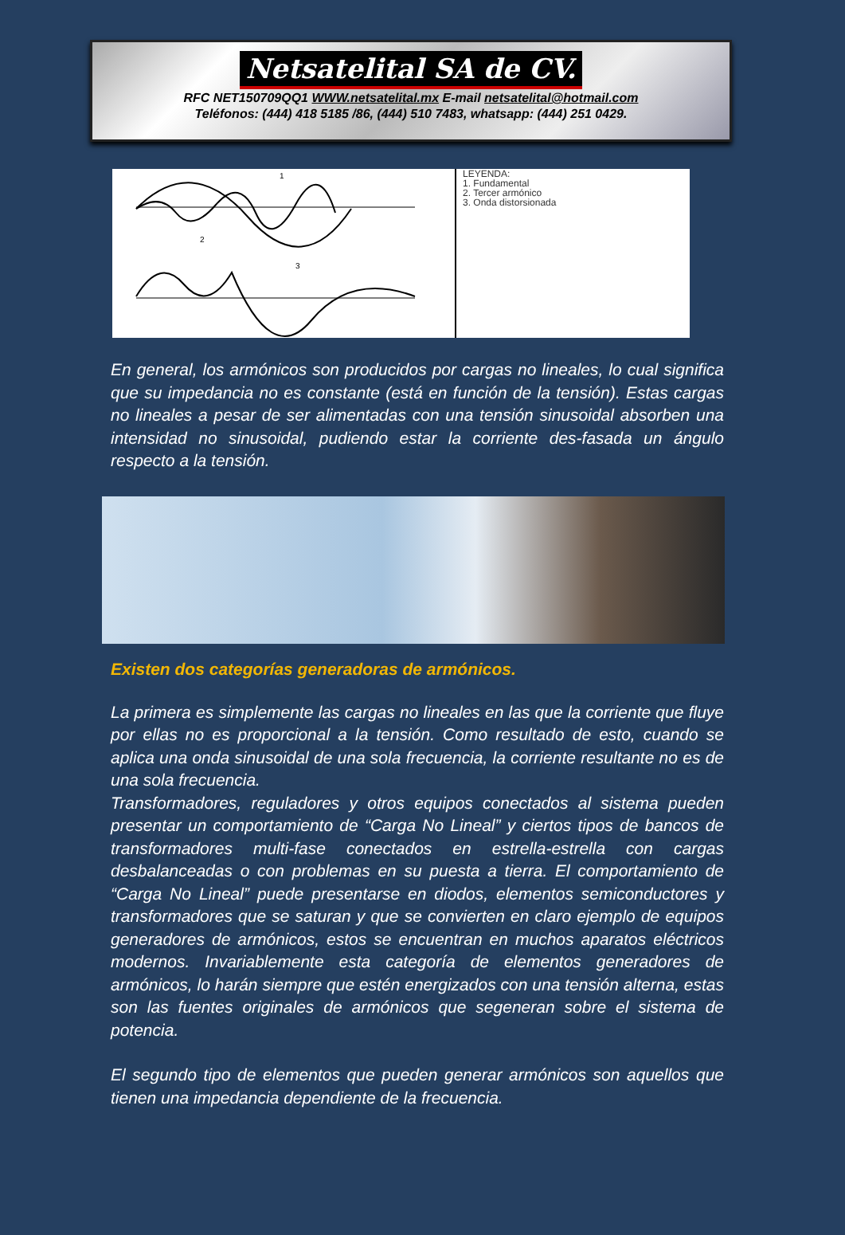Netsatelital SA de CV.
RFC NET150709QQ1 WWW.netsatelital.mx E-mail netsatelital@hotmail.com
Teléfonos: (444) 418 5185 /86, (444) 510 7483, whatsapp: (444) 251 0429.
1
2
3
LEYENDA:
1. Fundamental
2. Tercer armónico
3. Onda distorsionada
En general, los armónicos son producidos por cargas no lineales, lo cual significa que su impedancia no es constante (está en función de la tensión). Estas cargas no lineales a pesar de ser alimentadas con una tensión sinusoidal absorben una intensidad no sinusoidal, pudiendo estar la corriente des-fasada un ángulo respecto a la tensión.
Existen dos categorías generadoras de armónicos.
La primera es simplemente las cargas no lineales en las que la corriente que fluye por ellas no es proporcional a la tensión. Como resultado de esto, cuando se aplica una onda sinusoidal de una sola frecuencia, la corriente resultante no es de una sola frecuencia.
Transformadores, reguladores y otros equipos conectados al sistema pueden presentar un comportamiento de “Carga No Lineal” y ciertos tipos de bancos de transformadores multi-fase conectados en estrella-estrella con cargas desbalanceadas o con problemas en su puesta a tierra. El comportamiento de “Carga No Lineal” puede presentarse en diodos, elementos semiconductores y transformadores que se saturan y que se convierten en claro ejemplo de equipos generadores de armónicos, estos se encuentran en muchos aparatos eléctricos modernos. Invariablemente esta categoría de elementos generadores de armónicos, lo harán siempre que estén energizados con una tensión alterna, estas son las fuentes originales de armónicos que segeneran sobre el sistema de potencia.
El segundo tipo de elementos que pueden generar armónicos son aquellos que tienen una impedancia dependiente de la frecuencia.